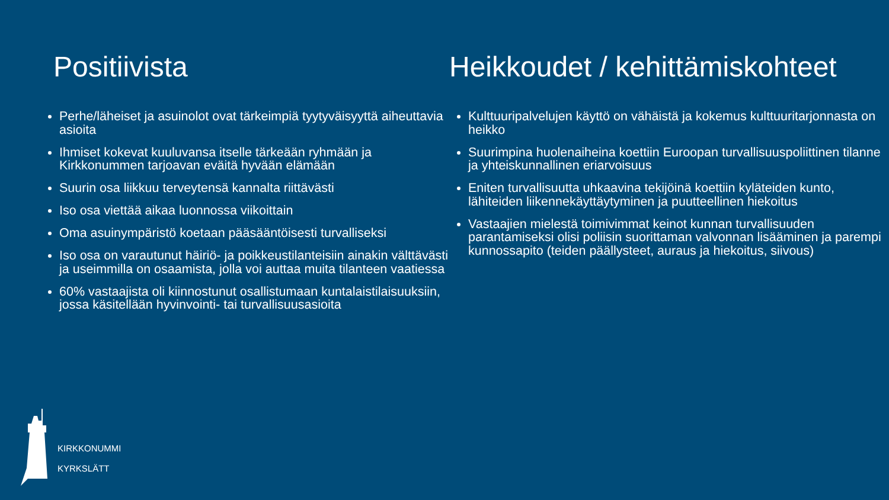Positiivista
Perhe/läheiset ja asuinolot ovat tärkeimpiä tyytyväisyyttä aiheuttavia asioita
Ihmiset kokevat kuuluvansa itselle tärkeään ryhmään ja Kirkkonummen tarjoavan eväitä hyvään elämään
Suurin osa liikkuu terveytensä kannalta riittävästi
Iso osa viettää aikaa luonnossa viikoittain
Oma asuinympäristö koetaan pääsääntöisesti turvalliseksi
Iso osa on varautunut häiriö- ja poikkeustilanteisiin ainakin välttävästi ja useimmilla on osaamista, jolla voi auttaa muita tilanteen vaatiessa
60% vastaajista oli kiinnostunut osallistumaan kuntalaistilaisuuksiin, jossa käsitellään hyvinvointi- tai turvallisuusasioita
Heikkoudet / kehittämiskohteet
Kulttuuripalvelujen käyttö on vähäistä ja kokemus kulttuuritarjonnasta on heikko
Suurimpina huolenaiheina koettiin Euroopan turvallisuuspoliittinen tilanne ja yhteiskunnallinen eriarvoisuus
Eniten turvallisuutta uhkaavina tekijöinä koettiin kyläteiden kunto, lähiteiden liikennekäyttäytyminen ja puutteellinen hiekoitus
Vastaajien mielestä toimivimmat keinot kunnan turvallisuuden parantamiseksi olisi poliisin suorittaman valvonnan lisääminen ja parempi kunnossapito (teiden päällysteet, auraus ja hiekoitus, siivous)
KIRKKONUMMI
KYRKSLÄTT